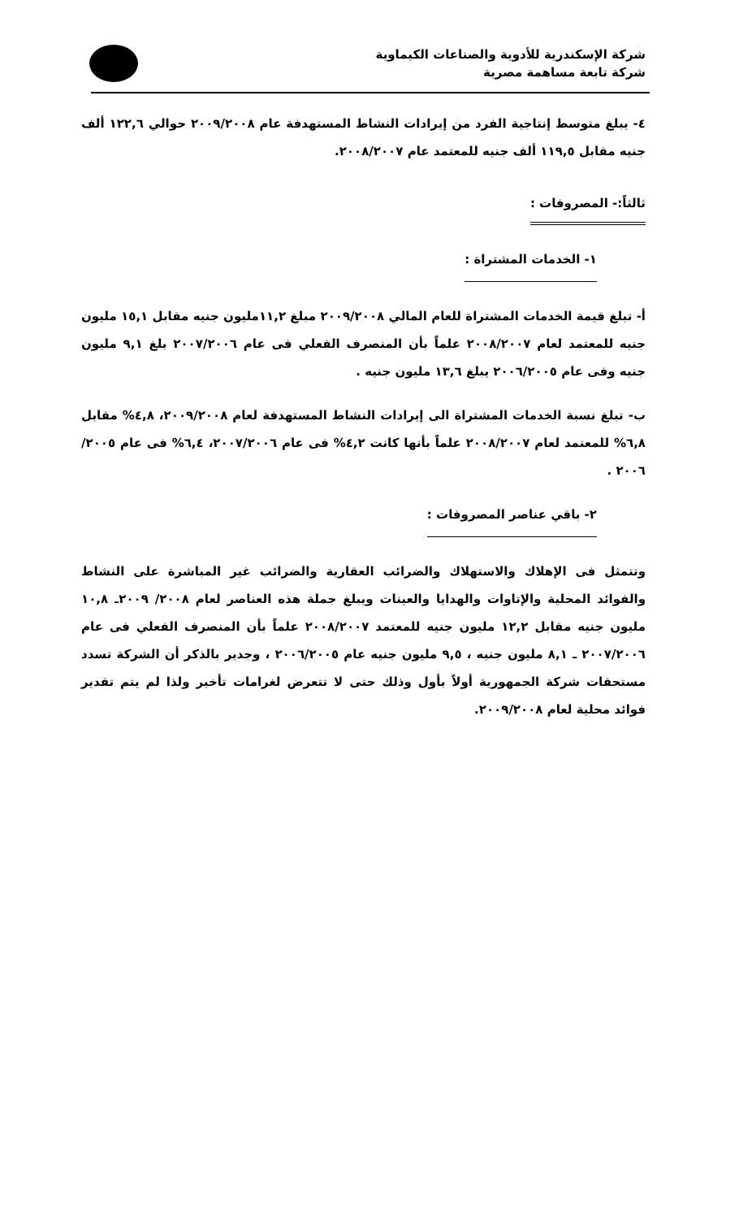شركة الإسكندرية للأدوية والصناعات الكيماوية
شركة تابعة مساهمة مصرية
٤- يبلغ متوسط إنتاجية الفرد من إيرادات النشاط المستهدفة عام ٢٠٠٩/٢٠٠٨ حوالي ١٢٢,٦ ألف جنيه مقابل ١١٩,٥ ألف جنيه للمعتمد عام ٢٠٠٨/٢٠٠٧.
ثالثاً:- المصروفات :
١- الخدمات المشتراة :
أ- تبلغ قيمة الخدمات المشتراة للعام المالي ٢٠٠٩/٢٠٠٨ مبلغ ١١,٢مليون جنيه مقابل ١٥,١ مليون جنيه للمعتمد لعام ٢٠٠٨/٢٠٠٧ علماً بأن المنصرف الفعلي فى عام ٢٠٠٧/٢٠٠٦ بلغ ٩,١ مليون جنيه وفى عام ٢٠٠٦/٢٠٠٥ يبلغ ١٣,٦ مليون جنيه .
ب- تبلغ نسبة الخدمات المشتراة الى إيرادات النشاط المستهدفة لعام ٢٠٠٩/٢٠٠٨، ٤,٨% مقابل ٦,٨% للمعتمد لعام ٢٠٠٨/٢٠٠٧ علماً بأنها كانت ٤,٢% فى عام ٢٠٠٧/٢٠٠٦، ٦,٤% فى عام ٢٠٠٥/ ٢٠٠٦ .
٢- باقي عناصر المصروفات :
وتتمثل فى الإهلاك والاستهلاك والضرائب العقارية والضرائب غير المباشرة على النشاط والفوائد المحلية والإتاوات والهدايا والعينات ويبلغ جملة هذه العناصر لعام ٢٠٠٨/ ٢٠٠٩ـ ١٠,٨ مليون جنيه مقابل ١٢,٢ مليون جنيه للمعتمد ٢٠٠٨/٢٠٠٧ علماً بأن المنصرف الفعلي فى عام ٢٠٠٧/٢٠٠٦ ـ ٨,١ مليون جنيه ، ٩,٥ مليون جنيه عام ٢٠٠٦/٢٠٠٥ ، وجدير بالذكر أن الشركة تسدد مستحقات شركة الجمهورية أولاً بأول وذلك حتى لا تتعرض لغرامات تأخير ولذا لم يتم تقدير فوائد محلية لعام ٢٠٠٩/٢٠٠٨.